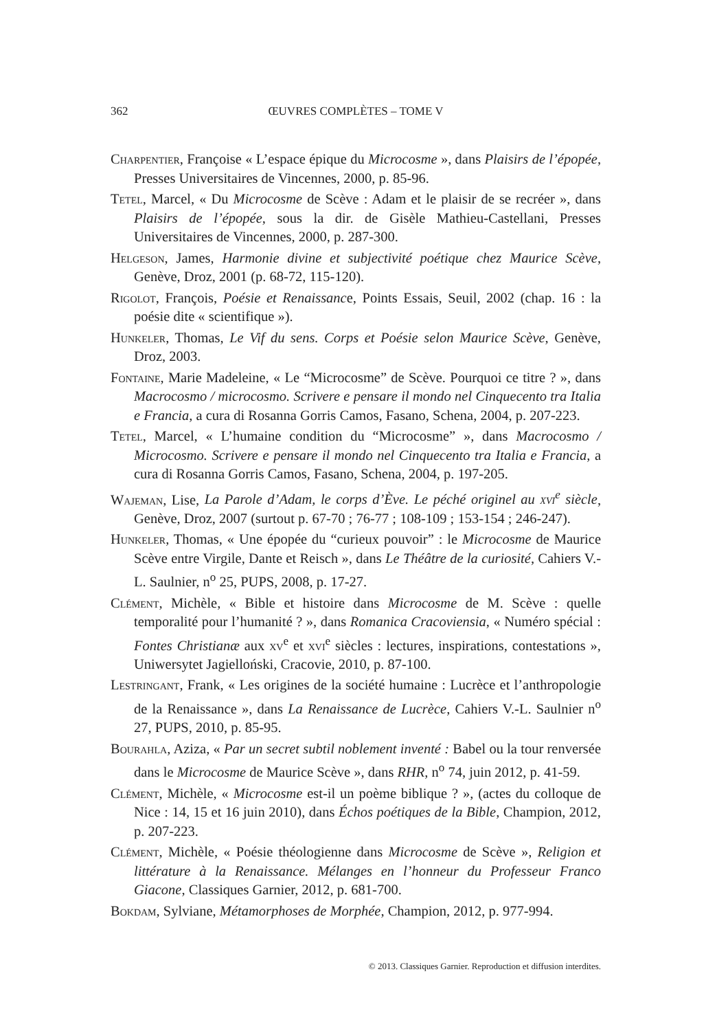362
ŒUVRES COMPLÈTES – TOME V
Charpentier, Françoise « L’espace épique du Microcosme », dans Plaisirs de l’épopée, Presses Universitaires de Vincennes, 2000, p. 85-96.
Tetel, Marcel, « Du Microcosme de Scève : Adam et le plaisir de se recréer », dans Plaisirs de l’épopée, sous la dir. de Gisèle Mathieu-Castellani, Presses Universitaires de Vincennes, 2000, p. 287-300.
Helgeson, James, Harmonie divine et subjectivité poétique chez Maurice Scève, Genève, Droz, 2001 (p. 68-72, 115-120).
Rigolot, François, Poésie et Renaissance, Points Essais, Seuil, 2002 (chap. 16 : la poésie dite « scientifique »).
Hunkeler, Thomas, Le Vif du sens. Corps et Poésie selon Maurice Scève, Genève, Droz, 2003.
Fontaine, Marie Madeleine, « Le “Microcosme” de Scève. Pourquoi ce titre ? », dans Macrocosmo / microcosmo. Scrivere e pensare il mondo nel Cinquecento tra Italia e Francia, a cura di Rosanna Gorris Camos, Fasano, Schena, 2004, p. 207-223.
Tetel, Marcel, « L’humaine condition du “Microcosme” », dans Macrocosmo / Microcosmo. Scrivere e pensare il mondo nel Cinquecento tra Italia e Francia, a cura di Rosanna Gorris Camos, Fasano, Schena, 2004, p. 197-205.
Wajeman, Lise, La Parole d’Adam, le corps d’Ève. Le péché originel au xvi<sup>e</sup> siècle, Genève, Droz, 2007 (surtout p. 67-70 ; 76-77 ; 108-109 ; 153-154 ; 246-247).
Hunkeler, Thomas, « Une épopée du “curieux pouvoir” : le Microcosme de Maurice Scève entre Virgile, Dante et Reisch », dans Le Théâtre de la curiosité, Cahiers V.-L. Saulnier, n<sup>o</sup> 25, PUPS, 2008, p. 17-27.
Clément, Michèle, « Bible et histoire dans Microcosme de M. Scève : quelle temporalité pour l’humanité ? », dans Romanica Cracoviensia, « Numéro spécial : Fontes Christianæ aux xv<sup>e</sup> et xvi<sup>e</sup> siècles : lectures, inspirations, contestations », Uniwersytet Jagielloński, Cracovie, 2010, p. 87-100.
Lestringant, Frank, « Les origines de la société humaine : Lucrèce et l’anthropologie de la Renaissance », dans La Renaissance de Lucrèce, Cahiers V.-L. Saulnier n<sup>o</sup> 27, PUPS, 2010, p. 85-95.
Bourahla, Aziza, « Par un secret subtil noblement inventé : Babel ou la tour renversée dans le Microcosme de Maurice Scève », dans RHR, n<sup>o</sup> 74, juin 2012, p. 41-59.
Clément, Michèle, « Microcosme est-il un poème biblique ? », (actes du colloque de Nice : 14, 15 et 16 juin 2010), dans Échos poétiques de la Bible, Champion, 2012, p. 207-223.
Clément, Michèle, « Poésie théologienne dans Microcosme de Scève », Religion et littérature à la Renaissance. Mélanges en l’honneur du Professeur Franco Giacone, Classiques Garnier, 2012, p. 681-700.
Bokdam, Sylviane, Métamorphoses de Morphée, Champion, 2012, p. 977-994.
© 2013. Classiques Garnier. Reproduction et diffusion interdites.